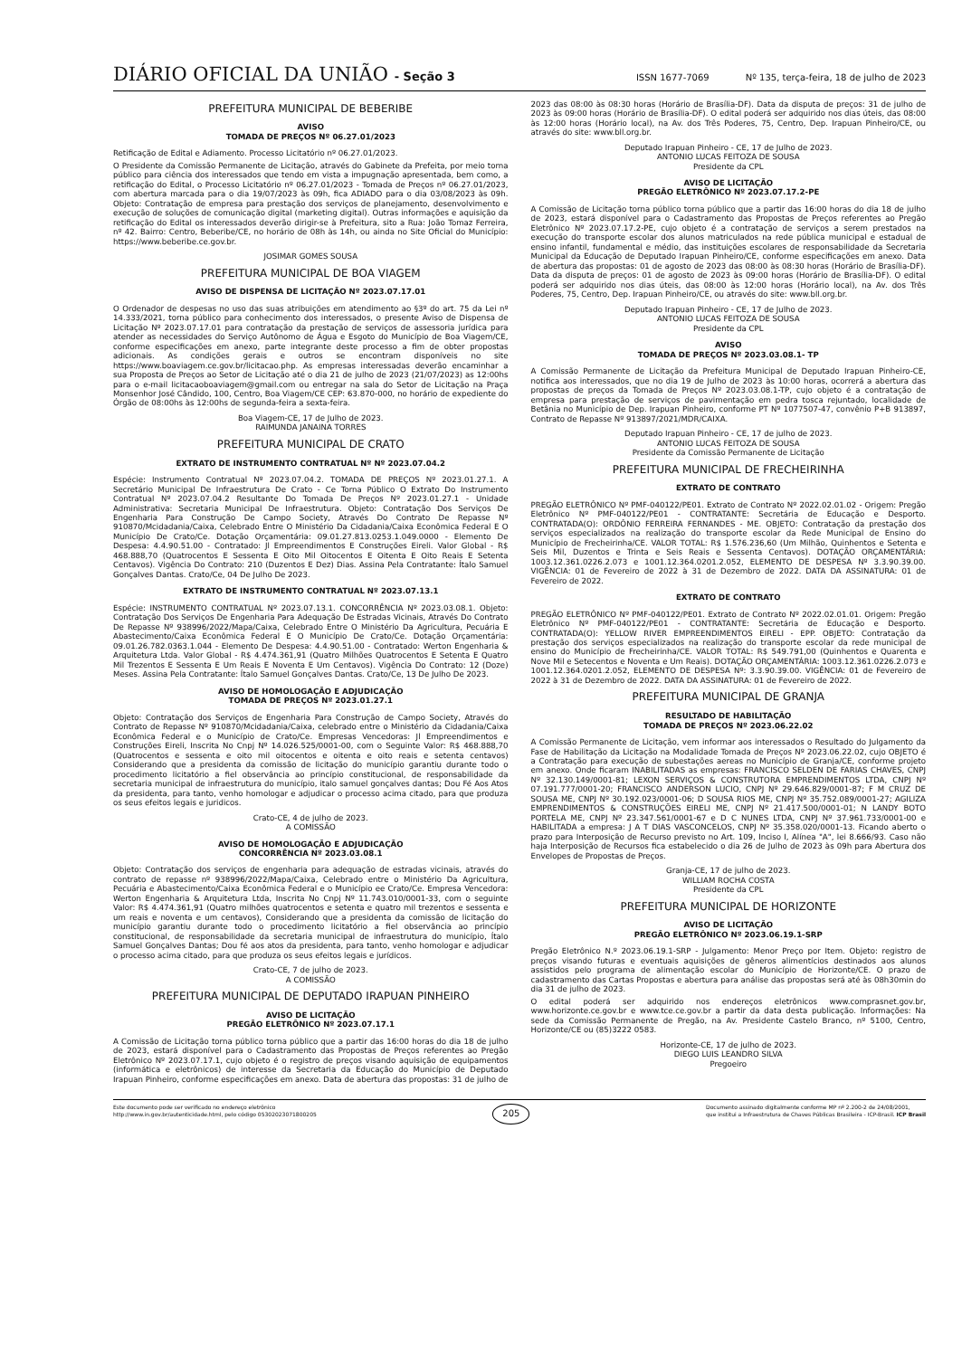DIÁRIO OFICIAL DA UNIÃO - Seção 3
ISSN 1677-7069 Nº 135, terça-feira, 18 de julho de 2023
PREFEITURA MUNICIPAL DE BEBERIBE
AVISO
TOMADA DE PREÇOS Nº 06.27.01/2023
Retificação de Edital e Adiamento. Processo Licitatório nº 06.27.01/2023.
O Presidente da Comissão Permanente de Licitação, através do Gabinete da Prefeita, por meio torna público para ciência dos interessados que tendo em vista a impugnação apresentada, bem como, a retificação do Edital, o Processo Licitatório nº 06.27.01/2023 - Tomada de Preços nº 06.27.01/2023, com abertura marcada para o dia 19/07/2023 às 09h, fica ADIADO para o dia 03/08/2023 às 09h. Objeto: Contratação de empresa para prestação dos serviços de planejamento, desenvolvimento e execução de soluções de comunicação digital (marketing digital). Outras informações e aquisição da retificação do Edital os interessados deverão dirigir-se à Prefeitura, sito a Rua: João Tomaz Ferreira, nº 42. Bairro: Centro, Beberibe/CE, no horário de 08h às 14h, ou ainda no Site Oficial do Município: https://www.beberibe.ce.gov.br.
JOSIMAR GOMES SOUSA
PREFEITURA MUNICIPAL DE BOA VIAGEM
AVISO DE DISPENSA DE LICITAÇÃO Nº 2023.07.17.01
O Ordenador de despesas no uso das suas atribuições em atendimento ao §3º do art. 75 da Lei nº 14.333/2021, torna público para conhecimento dos interessados, o presente Aviso de Dispensa de Licitação Nº 2023.07.17.01 para contratação da prestação de serviços de assessoria jurídica para atender as necessidades do Serviço Autônomo de Água e Esgoto do Município de Boa Viagem/CE, conforme especificações em anexo, parte integrante deste processo a fim de obter propostas adicionais. As condições gerais e outros se encontram disponíveis no site https://www.boaviagem.ce.gov.br/licitacao.php. As empresas interessadas deverão encaminhar a sua Proposta de Preços ao Setor de Licitação até o dia 21 de julho de 2023 (21/07/2023) as 12:00hs para o e-mail licitacaoboaviagem@gmail.com ou entregar na sala do Setor de Licitação na Praça Monsenhor José Cândido, 100, Centro, Boa Viagem/CE CEP: 63.870-000, no horário de expediente do Órgão de 08:00hs às 12:00hs de segunda-feira a sexta-feira.
Boa Viagem-CE, 17 de Julho de 2023.
RAIMUNDA JANAINA TORRES
PREFEITURA MUNICIPAL DE CRATO
EXTRATO DE INSTRUMENTO CONTRATUAL Nº Nº 2023.07.04.2
Espécie: Instrumento Contratual Nº 2023.07.04.2. TOMADA DE PREÇOS Nº 2023.01.27.1. A Secretário Municipal De Infraestrutura De Crato - Ce Torna Público O Extrato Do Instrumento Contratual Nº 2023.07.04.2 Resultante Do Tomada De Preços Nº 2023.01.27.1 - Unidade Administrativa: Secretaria Municipal De Infraestrutura. Objeto: Contratação Dos Serviços De Engenharia Para Construção De Campo Society, Através Do Contrato De Repasse Nº 910870/Mcidadania/Caixa, Celebrado Entre O Ministério Da Cidadania/Caixa Econômica Federal E O Município De Crato/Ce. Dotação Orçamentária: 09.01.27.813.0253.1.049.0000 - Elemento De Despesa: 4.4.90.51.00 - Contratado: Jl Empreendimentos E Construções Eireli. Valor Global - R$ 468.888,70 (Quatrocentos E Sessenta E Oito Mil Oitocentos E Oitenta E Oito Reais E Setenta Centavos). Vigência Do Contrato: 210 (Duzentos E Dez) Dias. Assina Pela Contratante: Ítalo Samuel Gonçalves Dantas. Crato/Ce, 04 De Julho De 2023.
EXTRATO DE INSTRUMENTO CONTRATUAL Nº 2023.07.13.1
Espécie: INSTRUMENTO CONTRATUAL Nº 2023.07.13.1. CONCORRÊNCIA Nº 2023.03.08.1. Objeto: Contratação Dos Serviços De Engenharia Para Adequação De Estradas Vicinais, Através Do Contrato De Repasse Nº 938996/2022/Mapa/Caixa, Celebrado Entre O Ministério Da Agricultura, Pecuária E Abastecimento/Caixa Econômica Federal E O Município De Crato/Ce. Dotação Orçamentária: 09.01.26.782.0363.1.044 - Elemento De Despesa: 4.4.90.51.00 - Contratado: Werton Engenharia & Arquitetura Ltda. Valor Global - R$ 4.474.361,91 (Quatro Milhões Quatrocentos E Setenta E Quatro Mil Trezentos E Sessenta E Um Reais E Noventa E Um Centavos). Vigência Do Contrato: 12 (Doze) Meses. Assina Pela Contratante: Ítalo Samuel Gonçalves Dantas. Crato/Ce, 13 De Julho De 2023.
AVISO DE HOMOLOGAÇÃO E ADJUDICAÇÃO
TOMADA DE PREÇOS Nº 2023.01.27.1
Objeto: Contratação dos Serviços de Engenharia Para Construção de Campo Society, Através do Contrato de Repasse Nº 910870/Mcidadania/Caixa, celebrado entre o Ministério da Cidadania/Caixa Econômica Federal e o Município de Crato/Ce. Empresas Vencedoras: Jl Empreendimentos e Construções Eireli, Inscrita No Cnpj Nº 14.026.525/0001-00, com o Seguinte Valor: R$ 468.888,70 (Quatrocentos e sessenta e oito mil oitocentos e oitenta e oito reais e setenta centavos) Considerando que a presidenta da comissão de licitação do município garantiu durante todo o procedimento licitatório a fiel observância ao princípio constitucional, de responsabilidade da secretaria municipal de infraestrutura do município, italo samuel gonçalves dantas; Dou Fé Aos Atos da presidenta, para tanto, venho homologar e adjudicar o processo acima citado, para que produza os seus efeitos legais e juridicos.
Crato-CE, 4 de julho de 2023.
A COMISSÃO
AVISO DE HOMOLOGAÇÃO E ADJUDICAÇÃO
CONCORRÊNCIA Nº 2023.03.08.1
Objeto: Contratação dos serviços de engenharia para adequação de estradas vicinais, através do contrato de repasse nº 938996/2022/Mapa/Caixa, Celebrado entre o Ministério Da Agricultura, Pecuária e Abastecimento/Caixa Econômica Federal e o Município ee Crato/Ce. Empresa Vencedora: Werton Engenharia & Arquitetura Ltda, Inscrita No Cnpj Nº 11.743.010/0001-33, com o seguinte Valor: R$ 4.474.361,91 (Quatro milhões quatrocentos e setenta e quatro mil trezentos e sessenta e um reais e noventa e um centavos), Considerando que a presidenta da comissão de licitação do município garantiu durante todo o procedimento licitatório a fiel observância ao princípio constitucional, de responsabilidade da secretaria municipal de infraestrutura do município, Ítalo Samuel Gonçalves Dantas; Dou fé aos atos da presidenta, para tanto, venho homologar e adjudicar o processo acima citado, para que produza os seus efeitos legais e jurídicos.
Crato-CE, 7 de julho de 2023.
A COMISSÃO
PREFEITURA MUNICIPAL DE DEPUTADO IRAPUAN PINHEIRO
AVISO DE LICITAÇÃO
PREGÃO ELETRÔNICO Nº 2023.07.17.1
A Comissão de Licitação torna público torna público que a partir das 16:00 horas do dia 18 de julho de 2023, estará disponível para o Cadastramento das Propostas de Preços referentes ao Pregão Eletrônico Nº 2023.07.17.1, cujo objeto é o registro de preços visando aquisição de equipamentos (informática e eletrônicos) de interesse da Secretaria da Educação do Município de Deputado Irapuan Pinheiro, conforme especificações em anexo. Data de abertura das propostas: 31 de julho de
2023 das 08:00 às 08:30 horas (Horário de Brasília-DF). Data da disputa de preços: 31 de julho de 2023 às 09:00 horas (Horário de Brasília-DF). O edital poderá ser adquirido nos dias úteis, das 08:00 às 12:00 horas (Horário local), na Av. dos Três Poderes, 75, Centro, Dep. Irapuan Pinheiro/CE, ou através do site: www.bll.org.br.
Deputado Irapuan Pinheiro - CE, 17 de Julho de 2023.
ANTONIO LUCAS FEITOZA DE SOUSA
Presidente da CPL
AVISO DE LICITAÇÃO
PREGÃO ELETRÔNICO Nº 2023.07.17.2-PE
A Comissão de Licitação torna público torna público que a partir das 16:00 horas do dia 18 de julho de 2023, estará disponível para o Cadastramento das Propostas de Preços referentes ao Pregão Eletrônico Nº 2023.07.17.2-PE, cujo objeto é a contratação de serviços a serem prestados na execução do transporte escolar dos alunos matriculados na rede pública municipal e estadual de ensino infantil, fundamental e médio, das instituições escolares de responsabilidade da Secretaria Municipal da Educação de Deputado Irapuan Pinheiro/CE, conforme especificações em anexo. Data de abertura das propostas: 01 de agosto de 2023 das 08:00 às 08:30 horas (Horário de Brasília-DF). Data da disputa de preços: 01 de agosto de 2023 às 09:00 horas (Horário de Brasília-DF). O edital poderá ser adquirido nos dias úteis, das 08:00 às 12:00 horas (Horário local), na Av. dos Três Poderes, 75, Centro, Dep. Irapuan Pinheiro/CE, ou através do site: www.bll.org.br.
Deputado Irapuan Pinheiro - CE, 17 de Julho de 2023.
ANTONIO LUCAS FEITOZA DE SOUSA
Presidente da CPL
AVISO
TOMADA DE PREÇOS Nº 2023.03.08.1- TP
A Comissão Permanente de Licitação da Prefeitura Municipal de Deputado Irapuan Pinheiro-CE, notifica aos interessados, que no dia 19 de Julho de 2023 às 10:00 horas, ocorrerá a abertura das propostas de preços da Tomada de Preços Nº 2023.03.08.1-TP, cujo objeto é a contratação de empresa para prestação de serviços de pavimentação em pedra tosca rejuntado, localidade de Betânia no Município de Dep. Irapuan Pinheiro, conforme PT Nº 1077507-47, convênio P+B 913897, Contrato de Repasse Nº 913897/2021/MDR/CAIXA.
Deputado Irapuan Pinheiro - CE, 17 de julho de 2023.
ANTONIO LUCAS FEITOZA DE SOUSA
Presidente da Comissão Permanente de Licitação
PREFEITURA MUNICIPAL DE FRECHEIRINHA
EXTRATO DE CONTRATO
PREGÃO ELETRÔNICO Nº PMF-040122/PE01. Extrato de Contrato Nº 2022.02.01.02 - Origem: Pregão Eletrônico Nº PMF-040122/PE01 - CONTRATANTE: Secretária de Educação e Desporto. CONTRATADA(O): ORDÔNIO FERREIRA FERNANDES - ME. OBJETO: Contratação da prestação dos serviços especializados na realização do transporte escolar da Rede Municipal de Ensino do Município de Frecheirinha/CE. VALOR TOTAL: R$ 1.576.236,60 (Um Milhão, Quinhentos e Setenta e Seis Mil, Duzentos e Trinta e Seis Reais e Sessenta Centavos). DOTAÇÃO ORÇAMENTÁRIA: 1003.12.361.0226.2.073 e 1001.12.364.0201.2.052, ELEMENTO DE DESPESA Nº 3.3.90.39.00. VIGÊNCIA: 01 de Fevereiro de 2022 à 31 de Dezembro de 2022. DATA DA ASSINATURA: 01 de Fevereiro de 2022.
EXTRATO DE CONTRATO
PREGÃO ELETRÔNICO Nº PMF-040122/PE01. Extrato de Contrato Nº 2022.02.01.01. Origem: Pregão Eletrônico Nº PMF-040122/PE01 - CONTRATANTE: Secretária de Educação e Desporto. CONTRATADA(O): YELLOW RIVER EMPREENDIMENTOS EIRELI - EPP. OBJETO: Contratação da prestação dos serviços especializados na realização do transporte escolar da rede municipal de ensino do Município de Frecheirinha/CE. VALOR TOTAL: R$ 549.791,00 (Quinhentos e Quarenta e Nove Mil e Setecentos e Noventa e Um Reais). DOTAÇÃO ORÇAMENTÁRIA: 1003.12.361.0226.2.073 e 1001.12.364.0201.2.052, ELEMENTO DE DESPESA Nº: 3.3.90.39.00. VIGÊNCIA: 01 de Fevereiro de 2022 à 31 de Dezembro de 2022. DATA DA ASSINATURA: 01 de Fevereiro de 2022.
PREFEITURA MUNICIPAL DE GRANJA
RESULTADO DE HABILITAÇÃO
TOMADA DE PREÇOS Nº 2023.06.22.02
A Comissão Permanente de Licitação, vem informar aos interessados o Resultado do Julgamento da Fase de Habilitação da Licitação na Modalidade Tomada de Preços Nº 2023.06.22.02, cujo OBJETO é a Contratação para execução de subestações aereas no Município de Granja/CE, conforme projeto em anexo. Onde ficaram INABILITADAS as empresas: FRANCISCO SELDEN DE FARIAS CHAVES, CNPJ Nº 32.130.149/0001-81; LEXON SERVIÇOS & CONSTRUTORA EMPRENDIMENTOS LTDA, CNPJ Nº 07.191.777/0001-20; FRANCISCO ANDERSON LUCIO, CNPJ Nº 29.646.829/0001-87; F M CRUZ DE SOUSA ME, CNPJ Nº 30.192.023/0001-06; D SOUSA RIOS ME, CNPJ Nº 35.752.089/0001-27; AGILIZA EMPRENDIMENTOS & CONSTRUÇÕES EIRELI ME, CNPJ Nº 21.417.500/0001-01; N LANDY BOTO PORTELA ME, CNPJ Nº 23.347.561/0001-67 e D C NUNES LTDA, CNPJ Nº 37.961.733/0001-00 e HABILITADA a empresa: J A T DIAS VASCONCELOS, CNPJ Nº 35.358.020/0001-13. Ficando aberto o prazo para Interposição de Recurso previsto no Art. 109, Inciso I, Alínea "A", lei 8.666/93. Caso não haja Interposição de Recursos fica estabelecido o dia 26 de Julho de 2023 às 09h para Abertura dos Envelopes de Propostas de Preços.
Granja-CE, 17 de julho de 2023.
WILLIAM ROCHA COSTA
Presidente da CPL
PREFEITURA MUNICIPAL DE HORIZONTE
AVISO DE LICITAÇÃO
PREGÃO ELETRÔNICO Nº 2023.06.19.1-SRP
Pregão Eletrônico N.º 2023.06.19.1-SRP - Julgamento: Menor Preço por Item. Objeto: registro de preços visando futuras e eventuais aquisições de gêneros alimentícios destinados aos alunos assistidos pelo programa de alimentação escolar do Município de Horizonte/CE. O prazo de cadastramento das Cartas Propostas e abertura para análise das propostas será até às 08h30min do dia 31 de julho de 2023.
O edital poderá ser adquirido nos endereços eletrônicos www.comprasnet.gov.br, www.horizonte.ce.gov.br e www.tce.ce.gov.br a partir da data desta publicação. Informações: Na sede da Comissão Permanente de Pregão, na Av. Presidente Castelo Branco, nº 5100, Centro, Horizonte/CE ou (85)3222 0583.
Horizonte-CE, 17 de julho de 2023.
DIEGO LUIS LEANDRO SILVA
Pregoeiro
Este documento pode ser verificado no endereço eletrônico
http://www.in.gov.br/autenticidade.html, pelo código 05302023071800205
205
Documento assinado digitalmente conforme MP nº 2.200-2 de 24/08/2001,
que institui a Infraestrutura de Chaves Públicas Brasileira - ICP-Brasil. ICP Brasil